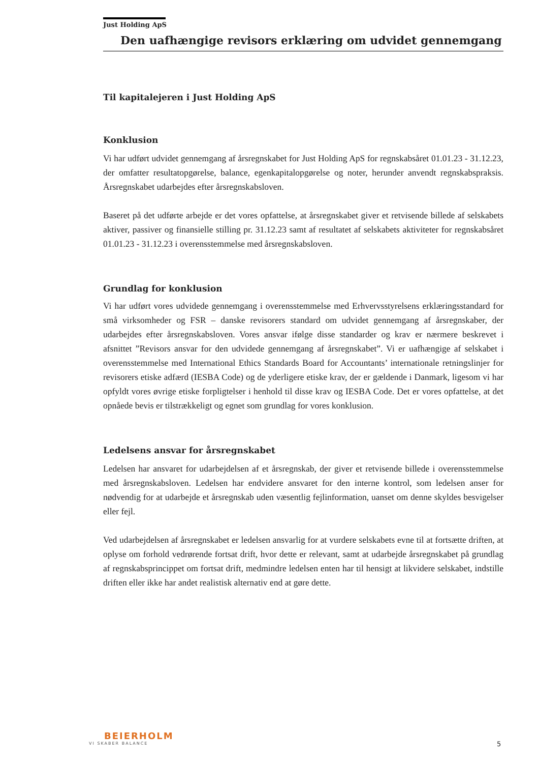Just Holding ApS
Den uafhængige revisors erklæring om udvidet gennemgang
Til kapitalejeren i Just Holding ApS
Konklusion
Vi har udført udvidet gennemgang af årsregnskabet for Just Holding ApS for regnskabsåret 01.01.23 - 31.12.23, der omfatter resultatopgørelse, balance, egenkapitalopgørelse og noter, herunder anvendt regnskabspraksis. Årsregnskabet udarbejdes efter årsregnskabsloven.
Baseret på det udførte arbejde er det vores opfattelse, at årsregnskabet giver et retvisende billede af selskabets aktiver, passiver og finansielle stilling pr. 31.12.23 samt af resultatet af selskabets aktiviteter for regnskabsåret 01.01.23 - 31.12.23 i overensstemmelse med årsregnskabsloven.
Grundlag for konklusion
Vi har udført vores udvidede gennemgang i overensstemmelse med Erhvervsstyrelsens erklæringsstandard for små virksomheder og FSR – danske revisorers standard om udvidet gennemgang af årsregnskaber, der udarbejdes efter årsregnskabsloven. Vores ansvar ifølge disse standarder og krav er nærmere beskrevet i afsnittet ”Revisors ansvar for den udvidede gennemgang af årsregnskabet”. Vi er uafhængige af selskabet i overensstemmelse med International Ethics Standards Board for Accountants’ internationale retningslinjer for revisorers etiske adfærd (IESBA Code) og de yderligere etiske krav, der er gældende i Danmark, ligesom vi har opfyldt vores øvrige etiske forpligtelser i henhold til disse krav og IESBA Code. Det er vores opfattelse, at det opnåede bevis er tilstrækkeligt og egnet som grundlag for vores konklusion.
Ledelsens ansvar for årsregnskabet
Ledelsen har ansvaret for udarbejdelsen af et årsregnskab, der giver et retvisende billede i overensstemmelse med årsregnskabsloven. Ledelsen har endvidere ansvaret for den interne kontrol, som ledelsen anser for nødvendig for at udarbejde et årsregnskab uden væsentlig fejlinformation, uanset om denne skyldes besvigelser eller fejl.
Ved udarbejdelsen af årsregnskabet er ledelsen ansvarlig for at vurdere selskabets evne til at fortsætte driften, at oplyse om forhold vedrørende fortsat drift, hvor dette er relevant, samt at udarbejde årsregnskabet på grundlag af regnskabsprincippet om fortsat drift, medmindre ledelsen enten har til hensigt at likvidere selskabet, indstille driften eller ikke har andet realistisk alternativ end at gøre dette.
BEIERHOLM
VI SKABER BALANCE
5